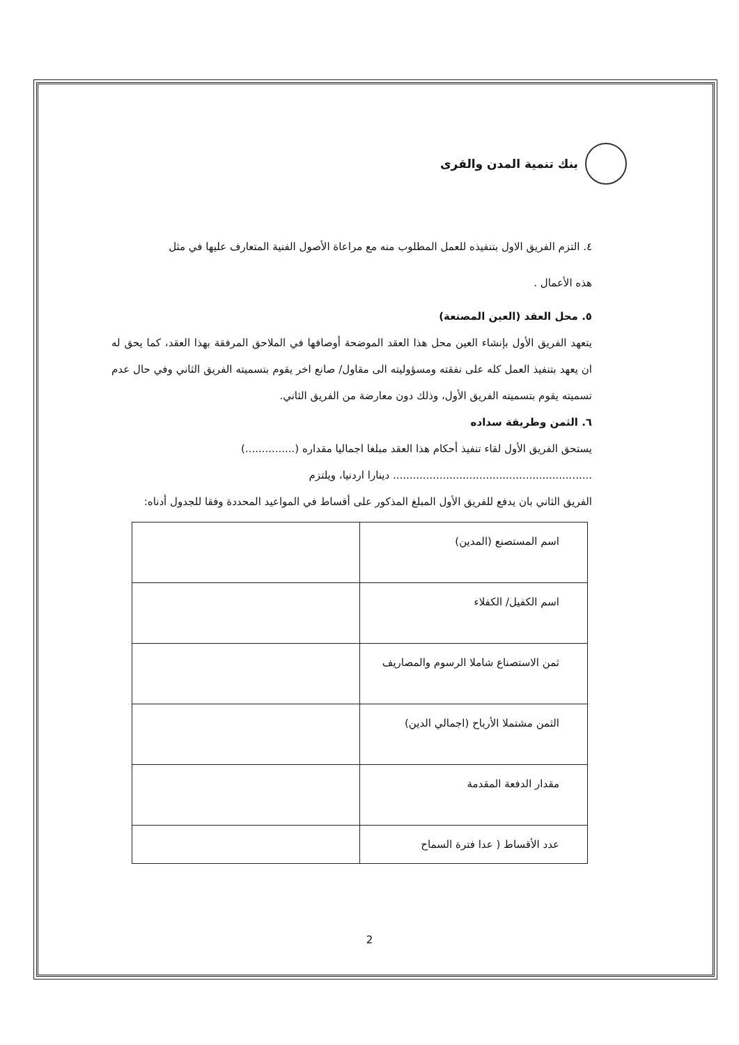بنك تنمية المدن والقرى
٤. التزم الفريق الاول بتنفيذه للعمل المطلوب منه مع مراعاة الأصول الفنية المتعارف عليها في مثل
هذه الأعمال .
٥. محل العقد (العين المصنعة)
يتعهد الفريق الأول بإنشاء العين محل هذا العقد الموضحة أوصافها في الملاحق المرفقة بهذا العقد، كما يحق له ان يعهد بتنفيذ العمل كله على نفقته ومسؤوليته الى مقاول/ صانع اخر يقوم بتسميته الفريق الثاني وفي حال عدم تسميته يقوم بتسميته الفريق الأول، وذلك دون معارضة من الفريق الثاني.
٦. الثمن وطريقة سداده
يستحق الفريق الأول لقاء تنفيذ أحكام هذا العقد مبلغا اجماليا مقداره (...............)
............................................................ دينارا اردنيا، ويلتزم
الفريق الثاني بان يدفع للفريق الأول المبلغ المذكور على أقساط في المواعيد المحددة وفقا للجدول أدناه:
| اسم المستصنع (المدين) | |
| اسم الكفيل/ الكفلاء | |
| ثمن الاستصناع شاملا الرسوم والمصاريف | |
| الثمن مشتملا الأرباح (اجمالي الدين) | |
| مقدار الدفعة المقدمة | |
| عدد الأقساط ( عدا فترة السماح | |
2